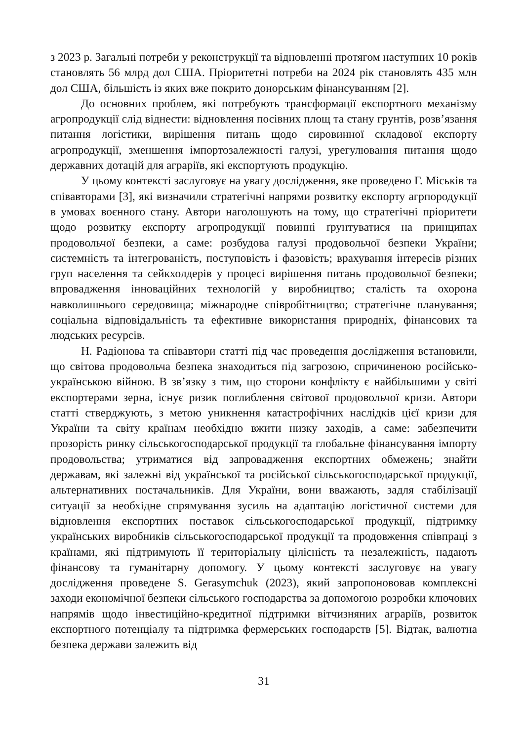з 2023 р. Загальні потреби у реконструкції та відновленні протягом наступних 10 років становлять 56 млрд дол США. Пріоритетні потреби на 2024 рік становлять 435 млн дол США, більшість із яких вже покрито донорським фінансуванням [2].
До основних проблем, які потребують трансформації експортного механізму агропродукції слід віднести: відновлення посівних площ та стану грунтів, розв’язання питання логістики, вирішення питань щодо сировинної складової експорту агропродукції, зменшення імпортозалежності галузі, урегулювання питання щодо державних дотацій для аграріїв, які експортують продукцію.
У цьому контексті заслуговує на увагу дослідження, яке проведено Г. Міськів та співавторами [3], які визначили стратегічні напрями розвитку експорту агрпородукції в умовах воєнного стану. Автори наголошують на тому, що стратегічні пріоритети щодо розвитку експорту агропродукції повинні ґрунтуватися на принципах продовольчої безпеки, а саме: розбудова галузі продовольчої безпеки України; системність та інтегрованість, поступовість і фазовість; врахування інтересів різних груп населення та сейкхолдерів у процесі вирішення питань продовольчої безпеки; впровадження інноваційних технологій у виробництво; сталість та охорона навколишнього середовища; міжнародне співробітництво; стратегічне планування; соціальна відповідальність та ефективне використання природніх, фінансових та людських ресурсів.
Н. Радіонова та співавтори статті під час проведення дослідження встановили, що світова продовольча безпека знаходиться під загрозою, спричиненою російсько-українською війною. В зв’язку з тим, що сторони конфлікту є найбільшими у світі експортерами зерна, існує ризик поглиблення світової продовольчої кризи. Автори статті стверджують, з метою уникнення катастрофічних наслідків цієї кризи для України та світу країнам необхідно вжити низку заходів, а саме: забезпечити прозорість ринку сільськогосподарської продукції та глобальне фінансування імпорту продовольства; утриматися від запровадження експортних обмежень; знайти державам, які залежні від української та російської сільськогосподарської продукції, альтернативних постачальників. Для України, вони вважають, задля стабілізації ситуації за необхідне спрямування зусиль на адаптацію логістичної системи для відновлення експортних поставок сільськогосподарської продукції, підтримку українських виробників сільськогосподарської продукції та продовження співпраці з країнами, які підтримують її територіальну цілісність та незалежність, надають фінансову та гуманітарну допомогу. У цьому контексті заслуговує на увагу дослідження проведене S. Gerasymchuk (2023), який запропонововав комплексні заходи економічної безпеки сільського господарства за допомогою розробки ключових напрямів щодо інвестиційно-кредитної підтримки вітчизняних аграріїв, розвиток експортного потенціалу та підтримка фермерських господарств [5]. Відтак, валютна безпека держави залежить від
31